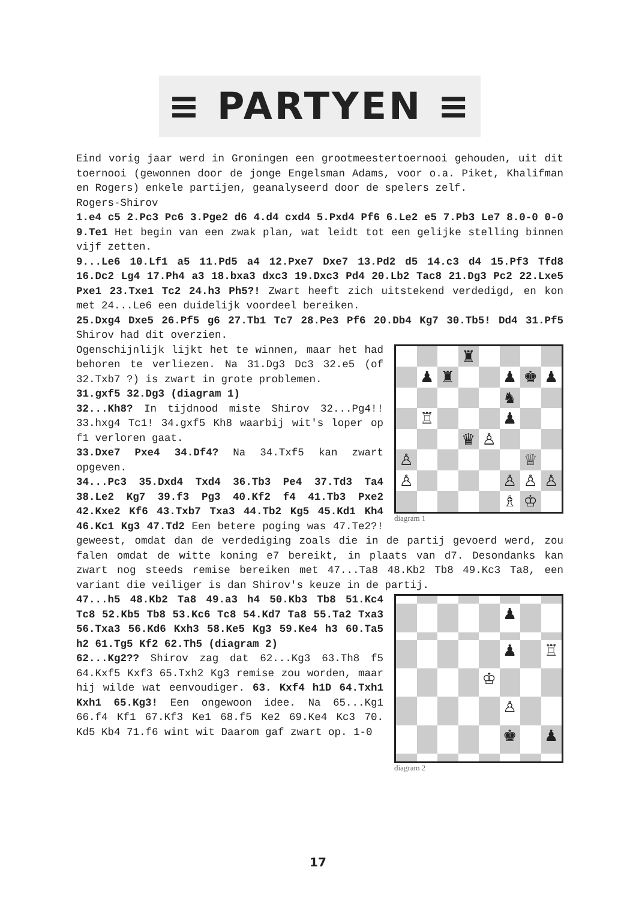≡ PARTYEN ≡
Eind vorig jaar werd in Groningen een grootmeestertoernooi gehouden, uit dit toernooi (gewonnen door de jonge Engelsman Adams, voor o.a. Piket, Khalifman en Rogers) enkele partijen, geanalyseerd door de spelers zelf.
Rogers-Shirov
1.e4 c5 2.Pc3 Pc6 3.Pge2 d6 4.d4 cxd4 5.Pxd4 Pf6 6.Le2 e5 7.Pb3 Le7 8.0-0 0-0 9.Te1 Het begin van een zwak plan, wat leidt tot een gelijke stelling binnen vijf zetten.
9...Le6 10.Lf1 a5 11.Pd5 a4 12.Pxe7 Dxe7 13.Pd2 d5 14.c3 d4 15.Pf3 Tfd8 16.Dc2 Lg4 17.Ph4 a3 18.bxa3 dxc3 19.Dxc3 Pd4 20.Lb2 Tac8 21.Dg3 Pc2 22.Lxe5 Pxe1 23.Txe1 Tc2 24.h3 Ph5?! Zwart heeft zich uitstekend verdedigd, en kon met 24...Le6 een duidelijk voordeel bereiken.
25.Dxg4 Dxe5 26.Pf5 g6 27.Tb1 Tc7 28.Pe3 Pf6 20.Db4 Kg7 30.Tb5! Dd4 31.Pf5 Shirov had dit overzien.
♜
♟
♜
♟
♚
♟
♞
♖
♟
♛
♙
♙
♕
♙
♙
♙
♙
♗
♔
diagram 1
Ogenschijnlijk lijkt het te winnen, maar het had behoren te verliezen. Na 31.Dg3 Dc3 32.e5 (of 32.Txb7 ?) is zwart in grote problemen.
31.gxf5 32.Dg3 (diagram 1)
32...Kh8? In tijdnood miste Shirov 32...Pg4!! 33.hxg4 Tc1! 34.gxf5 Kh8 waarbij wit's loper op f1 verloren gaat.
33.Dxe7 Pxe4 34.Df4? Na 34.Txf5 kan zwart opgeven.
34...Pc3 35.Dxd4 Txd4 36.Tb3 Pe4 37.Td3 Ta4 38.Le2 Kg7 39.f3 Pg3 40.Kf2 f4 41.Tb3 Pxe2 42.Kxe2 Kf6 43.Txb7 Txa3 44.Tb2 Kg5 45.Kd1 Kh4 46.Kc1 Kg3 47.Td2 Een betere poging was 47.Te2?! geweest, omdat dan de verdediging zoals die in de partij gevoerd werd, zou falen omdat de witte koning e7 bereikt, in plaats van d7. Desondanks kan zwart nog steeds remise bereiken met 47...Ta8 48.Kb2 Tb8 49.Kc3 Ta8, een variant die veiliger is dan Shirov's keuze in de partij.
♟
♟
♖
♔
♙
♚
♟
diagram 2
47...h5 48.Kb2 Ta8 49.a3 h4 50.Kb3 Tb8 51.Kc4 Tc8 52.Kb5 Tb8 53.Kc6 Tc8 54.Kd7 Ta8 55.Ta2 Txa3 56.Txa3 56.Kd6 Kxh3 58.Ke5 Kg3 59.Ke4 h3 60.Ta5 h2 61.Tg5 Kf2 62.Th5 (diagram 2)
62...Kg2?? Shirov zag dat 62...Kg3 63.Th8 f5 64.Kxf5 Kxf3 65.Txh2 Kg3 remise zou worden, maar hij wilde wat eenvoudiger. 63. Kxf4 h1D 64.Txh1 Kxh1 65.Kg3! Een ongewoon idee. Na 65...Kg1 66.f4 Kf1 67.Kf3 Ke1 68.f5 Ke2 69.Ke4 Kc3 70. Kd5 Kb4 71.f6 wint wit Daarom gaf zwart op. 1-0
17